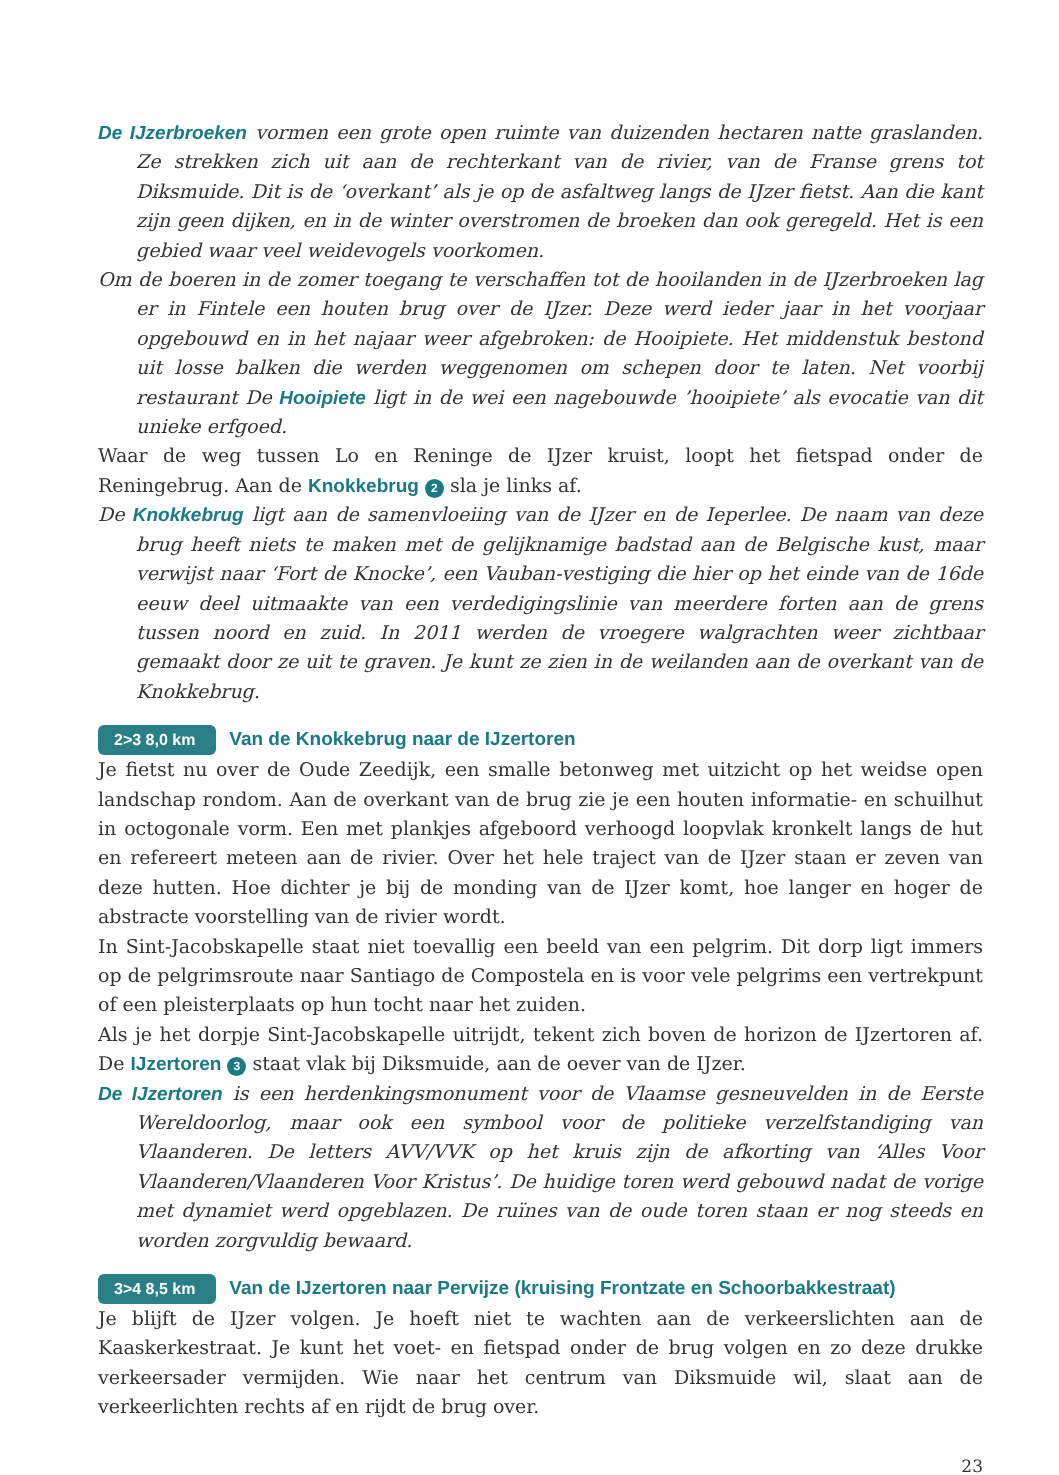De IJzerbroeken vormen een grote open ruimte van duizenden hectaren natte graslanden. Ze strekken zich uit aan de rechterkant van de rivier, van de Franse grens tot Diksmuide. Dit is de ‘overkant’ als je op de asfaltweg langs de IJzer fietst. Aan die kant zijn geen dijken, en in de winter overstromen de broeken dan ook geregeld. Het is een gebied waar veel weidevogels voorkomen.
Om de boeren in de zomer toegang te verschaffen tot de hooilanden in de IJzerbroeken lag er in Fintele een houten brug over de IJzer. Deze werd ieder jaar in het voorjaar opgebouwd en in het najaar weer afgebroken: de Hooipiete. Het middenstuk bestond uit losse balken die werden weggenomen om schepen door te laten. Net voorbij restaurant De Hooipiete ligt in de wei een nagebouwde ’hooipiete’ als evocatie van dit unieke erfgoed.
Waar de weg tussen Lo en Reninge de IJzer kruist, loopt het fietspad onder de Reningebrug. Aan de Knokkebrug 2 sla je links af.
De Knokkebrug ligt aan de samenvloeiing van de IJzer en de Ieperlee. De naam van deze brug heeft niets te maken met de gelijknamige badstad aan de Belgische kust, maar verwijst naar ‘Fort de Knocke’, een Vauban-vestiging die hier op het einde van de 16de eeuw deel uitmaakte van een verdedigingslinie van meerdere forten aan de grens tussen noord en zuid. In 2011 werden de vroegere walgrachten weer zichtbaar gemaakt door ze uit te graven. Je kunt ze zien in de weilanden aan de overkant van de Knokkebrug.
2>3 8,0 km Van de Knokkebrug naar de IJzertoren
Je fietst nu over de Oude Zeedijk, een smalle betonweg met uitzicht op het weidse open landschap rondom. Aan de overkant van de brug zie je een houten informatie- en schuilhut in octogonale vorm. Een met plankjes afgeboord verhoogd loopvlak kronkelt langs de hut en refereert meteen aan de rivier. Over het hele traject van de IJzer staan er zeven van deze hutten. Hoe dichter je bij de monding van de IJzer komt, hoe langer en hoger de abstracte voorstelling van de rivier wordt.
In Sint-Jacobskapelle staat niet toevallig een beeld van een pelgrim. Dit dorp ligt immers op de pelgrimsroute naar Santiago de Compostela en is voor vele pelgrims een vertrekpunt of een pleisterplaats op hun tocht naar het zuiden.
Als je het dorpje Sint-Jacobskapelle uitrijdt, tekent zich boven de horizon de IJzertoren af. De IJzertoren 3 staat vlak bij Diksmuide, aan de oever van de IJzer.
De IJzertoren is een herdenkingsmonument voor de Vlaamse gesneuvelden in de Eerste Wereldoorlog, maar ook een symbool voor de politieke verzelfstandiging van Vlaanderen. De letters AVV/VVK op het kruis zijn de afkorting van ‘Alles Voor Vlaanderen/Vlaanderen Voor Kristus’. De huidige toren werd gebouwd nadat de vorige met dynamiet werd opgeblazen. De ruïnes van de oude toren staan er nog steeds en worden zorgvuldig bewaard.
3>4 8,5 km Van de IJzertoren naar Pervijze (kruising Frontzate en Schoorbakkestraat)
Je blijft de IJzer volgen. Je hoeft niet te wachten aan de verkeerslichten aan de Kaaskerkestraat. Je kunt het voet- en fietspad onder de brug volgen en zo deze drukke verkeersader vermijden. Wie naar het centrum van Diksmuide wil, slaat aan de verkeerlichten rechts af en rijdt de brug over.
23